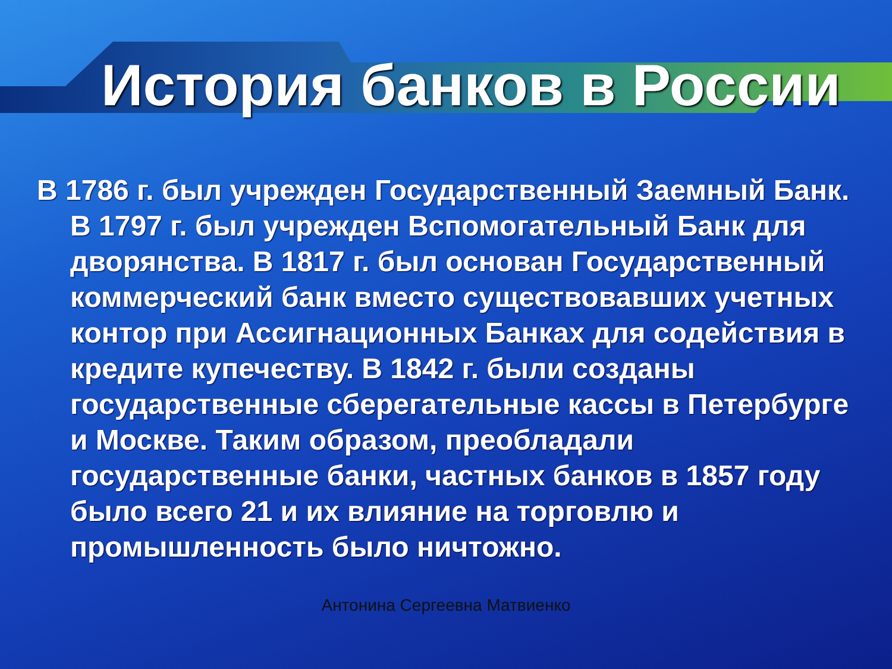История банков в России
В 1786 г. был учрежден Государственный Заемный Банк. В 1797 г. был учрежден Вспомогательный Банк для дворянства. В 1817 г. был основан Государственный коммерческий банк вместо существовавших учетных контор при Ассигнационных Банках для содействия в кредите купечеству. В 1842 г. были созданы государственные сберегательные кассы в Петербурге и Москве. Таким образом, преобладали государственные банки, частных банков в 1857 году было всего 21 и их влияние на торговлю и промышленность было ничтожно.
Антонина Сергеевна Матвиенко